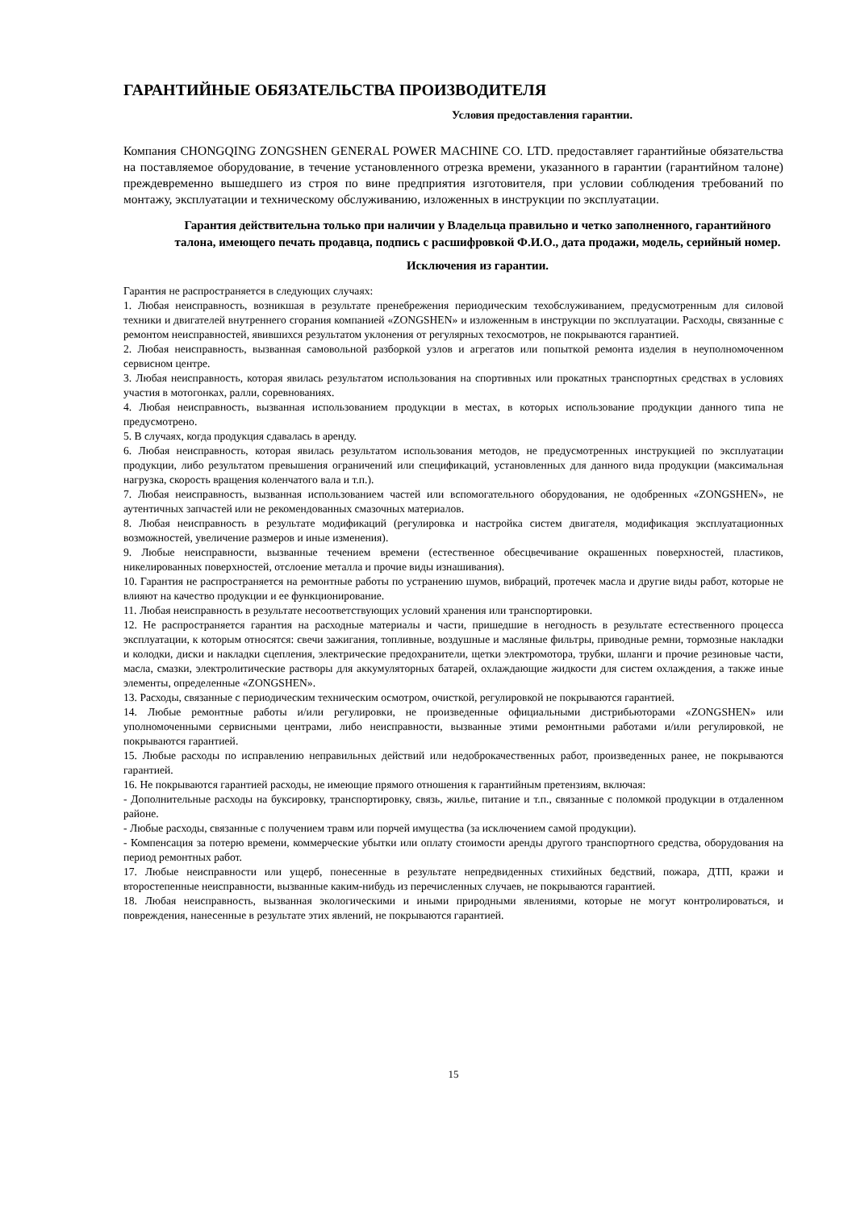ГАРАНТИЙНЫЕ ОБЯЗАТЕЛЬСТВА ПРОИЗВОДИТЕЛЯ
Условия предоставления гарантии.
Компания CHONGQING ZONGSHEN GENERAL POWER MACHINE CO. LTD. предоставляет гарантийные обязательства на поставляемое оборудование, в течение установленного отрезка времени, указанного в гарантии (гарантийном талоне) преждевременно вышедшего из строя по вине предприятия изготовителя, при условии соблюдения требований по монтажу, эксплуатации и техническому обслуживанию, изложенных в инструкции по эксплуатации.
Гарантия действительна только при наличии у Владельца правильно и четко заполненного, гарантийного талона, имеющего печать продавца, подпись с расшифровкой Ф.И.О., дата продажи, модель, серийный номер.
Исключения из гарантии.
Гарантия не распространяется в следующих случаях:
1. Любая неисправность, возникшая в результате пренебрежения периодическим техобслуживанием, предусмотренным для силовой техники и двигателей внутреннего сгорания компанией «ZONGSHEN» и изложенным в инструкции по эксплуатации. Расходы, связанные с ремонтом неисправностей, явившихся результатом уклонения от регулярных техосмотров, не покрываются гарантией.
2. Любая неисправность, вызванная самовольной разборкой узлов и агрегатов или попыткой ремонта изделия в неуполномоченном сервисном центре.
3. Любая неисправность, которая явилась результатом использования на спортивных или прокатных транспортных средствах в условиях участия в мотогонках, ралли, соревнованиях.
4. Любая неисправность, вызванная использованием продукции в местах, в которых использование продукции данного типа не предусмотрено.
5. В случаях, когда продукция сдавалась в аренду.
6. Любая неисправность, которая явилась результатом использования методов, не предусмотренных инструкцией по эксплуатации продукции, либо результатом превышения ограничений или спецификаций, установленных для данного вида продукции (максимальная нагрузка, скорость вращения коленчатого вала и т.п.).
7. Любая неисправность, вызванная использованием частей или вспомогательного оборудования, не одобренных «ZONGSHEN», не аутентичных запчастей или не рекомендованных смазочных материалов.
8. Любая неисправность в результате модификаций (регулировка и настройка систем двигателя, модификация эксплуатационных возможностей, увеличение размеров и иные изменения).
9. Любые неисправности, вызванные течением времени (естественное обесцвечивание окрашенных поверхностей, пластиков, никелированных поверхностей, отслоение металла и прочие виды изнашивания).
10. Гарантия не распространяется на ремонтные работы по устранению шумов, вибраций, протечек масла и другие виды работ, которые не влияют на качество продукции и ее функционирование.
11. Любая неисправность в результате несоответствующих условий хранения или транспортировки.
12. Не распространяется гарантия на расходные материалы и части, пришедшие в негодность в результате естественного процесса эксплуатации, к которым относятся: свечи зажигания, топливные, воздушные и масляные фильтры, приводные ремни, тормозные накладки и колодки, диски и накладки сцепления, электрические предохранители, щетки электромотора, трубки, шланги и прочие резиновые части, масла, смазки, электролитические растворы для аккумуляторных батарей, охлаждающие жидкости для систем охлаждения, а также иные элементы, определенные «ZONGSHEN».
13. Расходы, связанные с периодическим техническим осмотром, очисткой, регулировкой не покрываются гарантией.
14. Любые ремонтные работы и/или регулировки, не произведенные официальными дистрибьюторами «ZONGSHEN» или уполномоченными сервисными центрами, либо неисправности, вызванные этими ремонтными работами и/или регулировкой, не покрываются гарантией.
15. Любые расходы по исправлению неправильных действий или недоброкачественных работ, произведенных ранее, не покрываются гарантией.
16. Не покрываются гарантией расходы, не имеющие прямого отношения к гарантийным претензиям, включая:
- Дополнительные расходы на буксировку, транспортировку, связь, жилье, питание и т.п., связанные с поломкой продукции в отдаленном районе.
- Любые расходы, связанные с получением травм или порчей имущества (за исключением самой продукции).
- Компенсация за потерю времени, коммерческие убытки или оплату стоимости аренды другого транспортного средства, оборудования на период ремонтных работ.
17. Любые неисправности или ущерб, понесенные в результате непредвиденных стихийных бедствий, пожара, ДТП, кражи и второстепенные неисправности, вызванные каким-нибудь из перечисленных случаев, не покрываются гарантией.
18. Любая неисправность, вызванная экологическими и иными природными явлениями, которые не могут контролироваться, и повреждения, нанесенные в результате этих явлений, не покрываются гарантией.
15